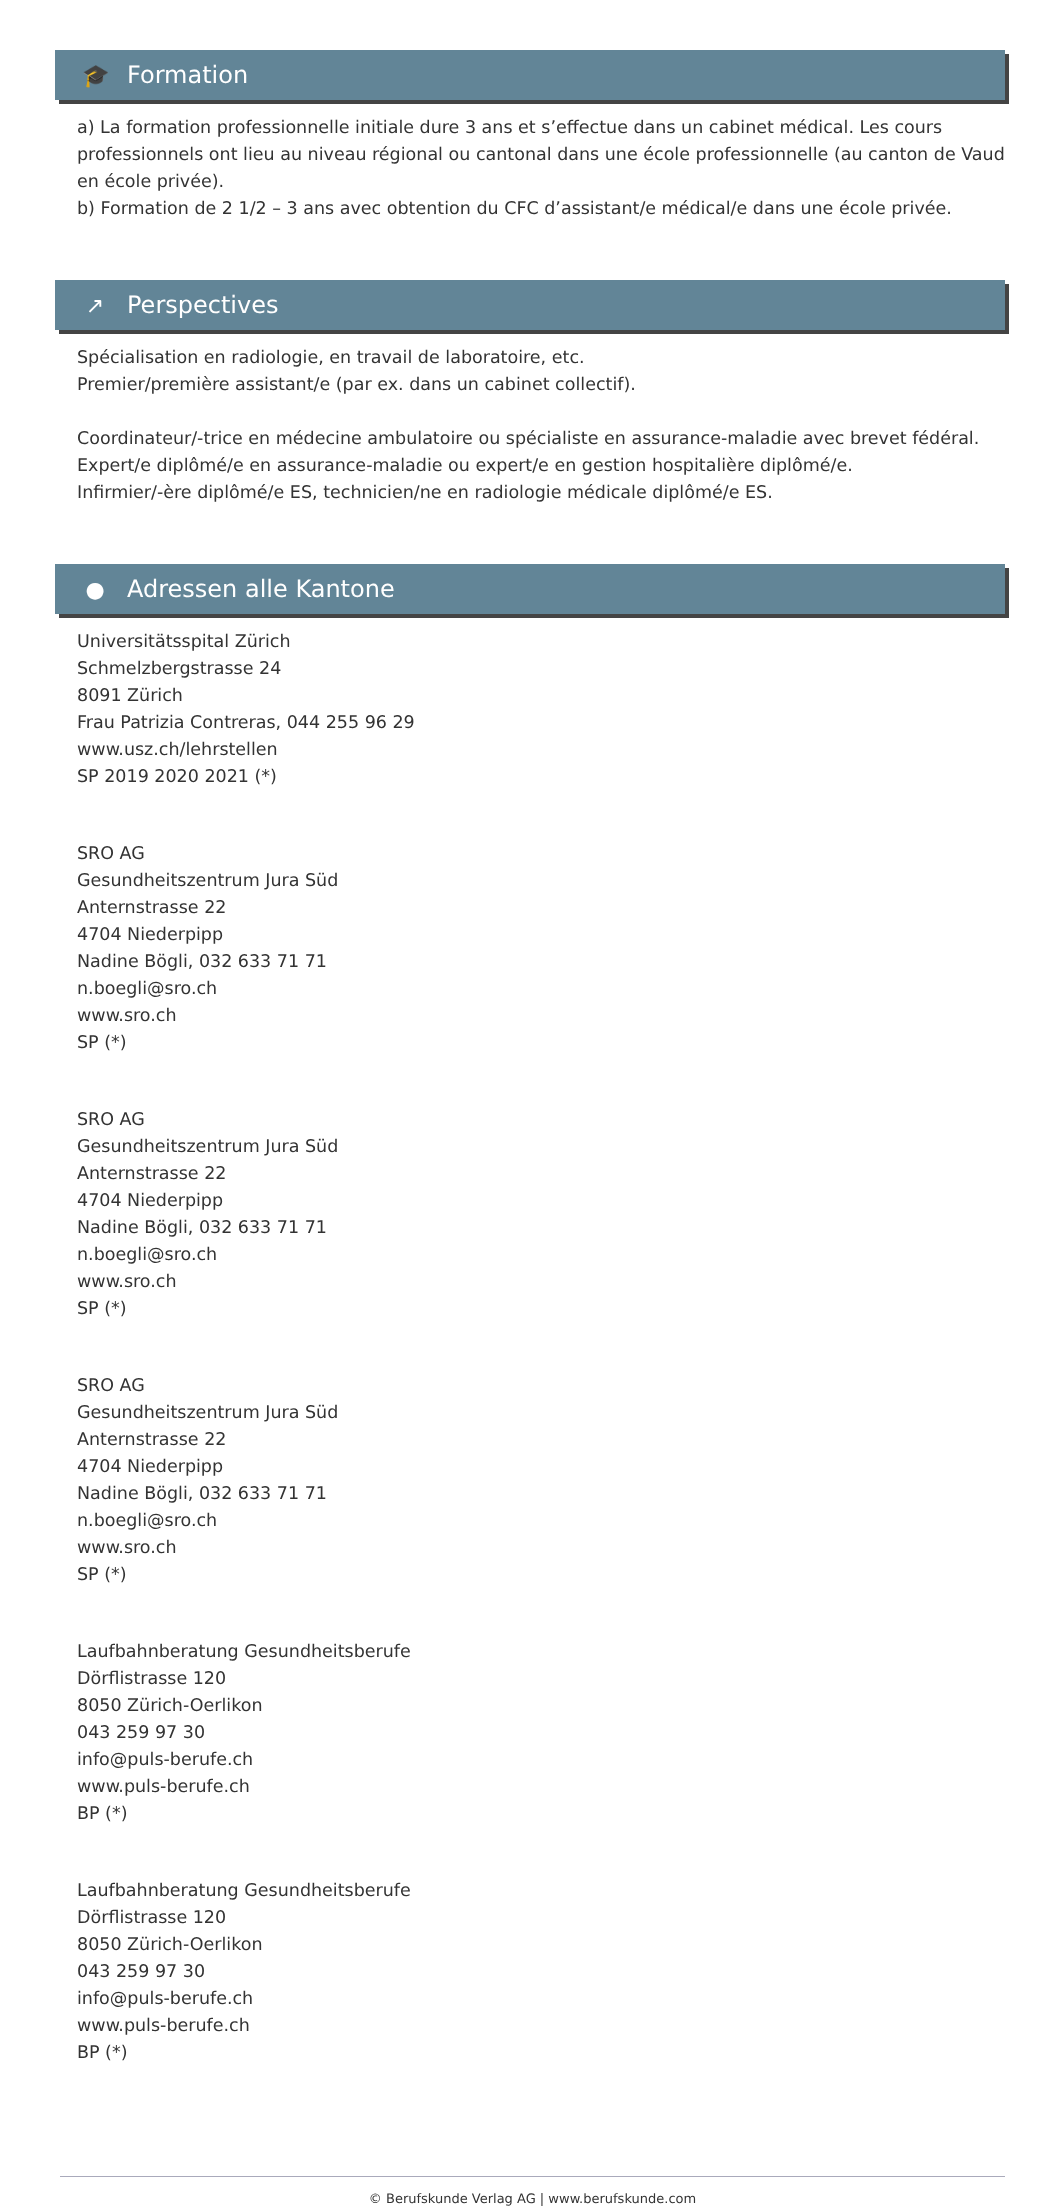🎓 Formation
a) La formation professionnelle initiale dure 3 ans et s’effectue dans un cabinet médical. Les cours professionnels ont lieu au niveau régional ou cantonal dans une école professionnelle (au canton de Vaud en école privée).
b) Formation de 2 1/2 – 3 ans avec obtention du CFC d’assistant/e médical/e dans une école privée.
↗ Perspectives
Spécialisation en radiologie, en travail de laboratoire, etc.
Premier/première assistant/e (par ex. dans un cabinet collectif).
Coordinateur/-trice en médecine ambulatoire ou spécialiste en assurance-maladie avec brevet fédéral.
Expert/e diplômé/e en assurance-maladie ou expert/e en gestion hospitalière diplômé/e.
Infirmier/-ère diplômé/e ES, technicien/ne en radiologie médicale diplômé/e ES.
● Adressen alle Kantone
Universitätsspital Zürich
Schmelzbergstrasse 24
8091 Zürich
Frau Patrizia Contreras, 044 255 96 29
www.usz.ch/lehrstellen
SP 2019 2020 2021 (*)
SRO AG
Gesundheitszentrum Jura Süd
Anternstrasse 22
4704 Niederpipp
Nadine Bögli, 032 633 71 71
n.boegli@sro.ch
www.sro.ch
SP (*)
SRO AG
Gesundheitszentrum Jura Süd
Anternstrasse 22
4704 Niederpipp
Nadine Bögli, 032 633 71 71
n.boegli@sro.ch
www.sro.ch
SP (*)
SRO AG
Gesundheitszentrum Jura Süd
Anternstrasse 22
4704 Niederpipp
Nadine Bögli, 032 633 71 71
n.boegli@sro.ch
www.sro.ch
SP (*)
Laufbahnberatung Gesundheitsberufe
Dörflistrasse 120
8050 Zürich-Oerlikon
043 259 97 30
info@puls-berufe.ch
www.puls-berufe.ch
BP (*)
Laufbahnberatung Gesundheitsberufe
Dörflistrasse 120
8050 Zürich-Oerlikon
043 259 97 30
info@puls-berufe.ch
www.puls-berufe.ch
BP (*)
© Berufskunde Verlag AG | www.berufskunde.com